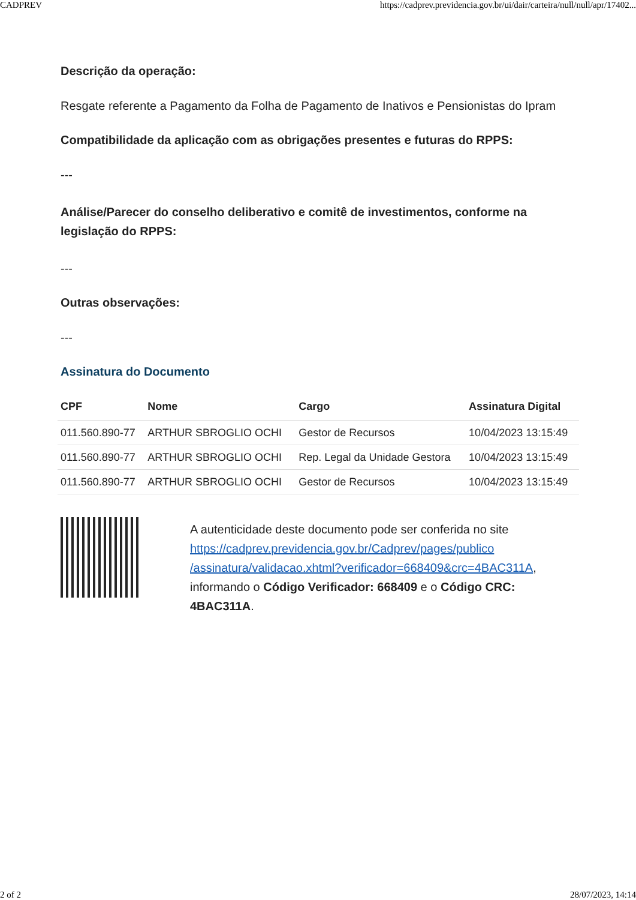CADPREV https://cadprev.previdencia.gov.br/ui/dair/carteira/null/null/apr/17402...
Descrição da operação:
Resgate referente a Pagamento da Folha de Pagamento de Inativos e Pensionistas do Ipram
Compatibilidade da aplicação com as obrigações presentes e futuras do RPPS:
---
Análise/Parecer do conselho deliberativo e comitê de investimentos, conforme na legislação do RPPS:
---
Outras observações:
---
Assinatura do Documento
| CPF | Nome | Cargo | Assinatura Digital |
| --- | --- | --- | --- |
| 011.560.890-77 | ARTHUR SBROGLIO OCHI | Gestor de Recursos | 10/04/2023 13:15:49 |
| 011.560.890-77 | ARTHUR SBROGLIO OCHI | Rep. Legal da Unidade Gestora | 10/04/2023 13:15:49 |
| 011.560.890-77 | ARTHUR SBROGLIO OCHI | Gestor de Recursos | 10/04/2023 13:15:49 |
A autenticidade deste documento pode ser conferida no site https://cadprev.previdencia.gov.br/Cadprev/pages/publico /assinatura/validacao.xhtml?verificador=668409&crc=4BAC311A, informando o Código Verificador: 668409 e o Código CRC: 4BAC311A.
2 of 2 28/07/2023, 14:14